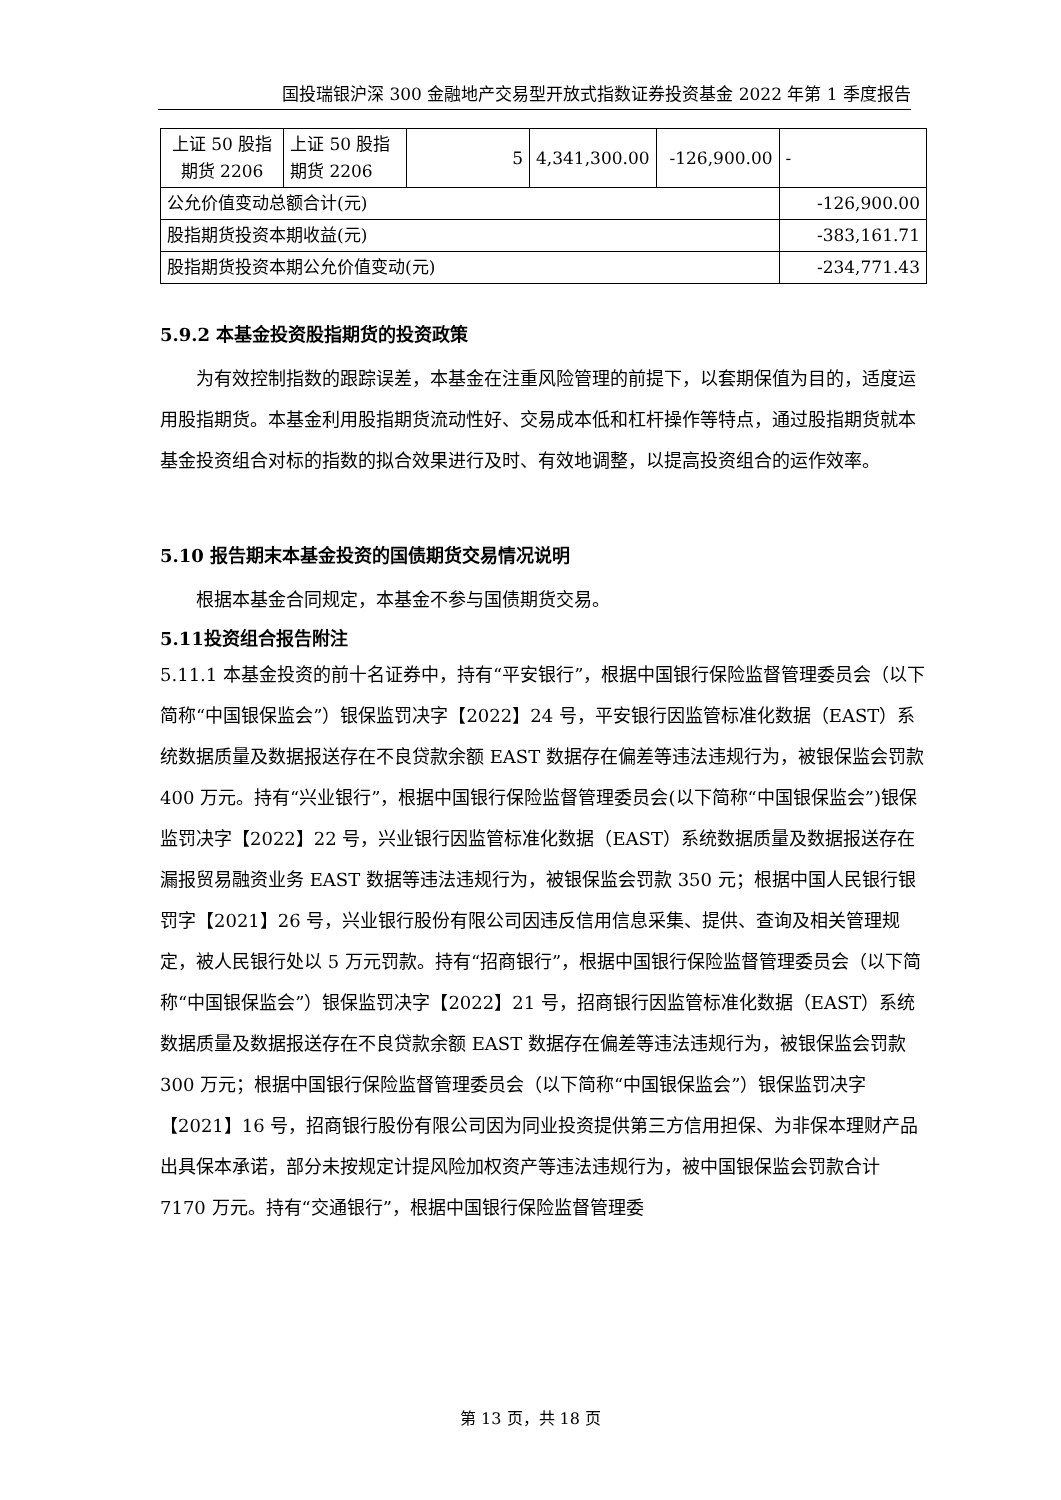国投瑞银沪深 300 金融地产交易型开放式指数证券投资基金 2022 年第 1 季度报告
| 上证 50 股指期货 2206 | 上证 50 股指期货 2206 | 5 | 4,341,300.00 | -126,900.00 | - |
| 公允价值变动总额合计(元) | | | | | -126,900.00 |
| 股指期货投资本期收益(元) | | | | | -383,161.71 |
| 股指期货投资本期公允价值变动(元) | | | | | -234,771.43 |
5.9.2 本基金投资股指期货的投资政策
为有效控制指数的跟踪误差，本基金在注重风险管理的前提下，以套期保值为目的，适度运用股指期货。本基金利用股指期货流动性好、交易成本低和杠杆操作等特点，通过股指期货就本基金投资组合对标的指数的拟合效果进行及时、有效地调整，以提高投资组合的运作效率。
5.10 报告期末本基金投资的国债期货交易情况说明
根据本基金合同规定，本基金不参与国债期货交易。
5.11投资组合报告附注
5.11.1 本基金投资的前十名证券中，持有“平安银行”，根据中国银行保险监督管理委员会（以下简称“中国银保监会”）银保监罚决字【2022】24 号，平安银行因监管标准化数据（EAST）系统数据质量及数据报送存在不良贷款余额 EAST 数据存在偏差等违法违规行为，被银保监会罚款 400 万元。持有“兴业银行”，根据中国银行保险监督管理委员会(以下简称“中国银保监会”)银保监罚决字【2022】22 号，兴业银行因监管标准化数据（EAST）系统数据质量及数据报送存在漏报贸易融资业务 EAST 数据等违法违规行为，被银保监会罚款 350 元；根据中国人民银行银罚字【2021】26 号，兴业银行股份有限公司因违反信用信息采集、提供、查询及相关管理规定，被人民银行处以 5 万元罚款。持有“招商银行”，根据中国银行保险监督管理委员会（以下简称“中国银保监会”）银保监罚决字【2022】21 号，招商银行因监管标准化数据（EAST）系统数据质量及数据报送存在不良贷款余额 EAST 数据存在偏差等违法违规行为，被银保监会罚款 300 万元；根据中国银行保险监督管理委员会（以下简称“中国银保监会”）银保监罚决字【2021】16 号，招商银行股份有限公司因为同业投资提供第三方信用担保、为非保本理财产品出具保本承诺，部分未按规定计提风险加权资产等违法违规行为，被中国银保监会罚款合计 7170 万元。持有“交通银行”，根据中国银行保险监督管理委
第 13 页，共 18 页